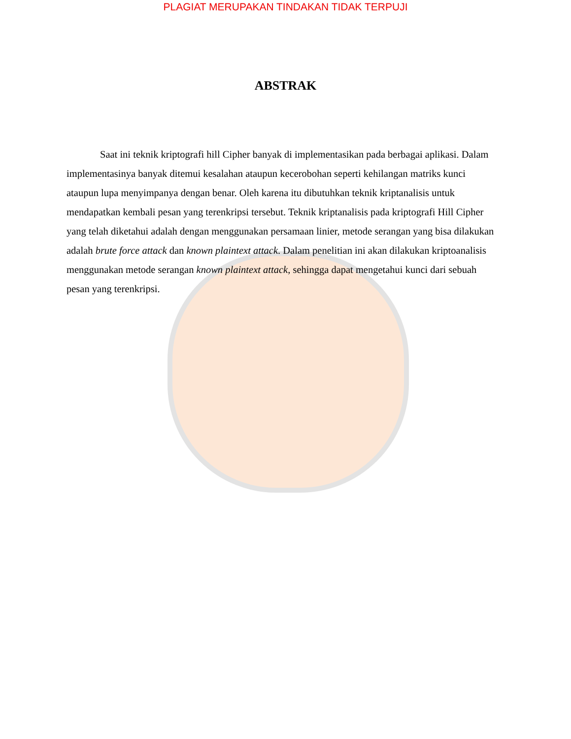PLAGIAT MERUPAKAN TINDAKAN TIDAK TERPUJI
ABSTRAK
Saat ini teknik kriptografi hill Cipher banyak di implementasikan pada berbagai aplikasi. Dalam implementasinya banyak ditemui kesalahan ataupun kecerobohan seperti kehilangan matriks kunci ataupun lupa menyimpanya dengan benar. Oleh karena itu dibutuhkan teknik kriptanalisis untuk mendapatkan kembali pesan yang terenkripsi tersebut. Teknik kriptanalisis pada kriptografi Hill Cipher yang telah diketahui adalah dengan menggunakan persamaan linier, metode serangan yang bisa dilakukan adalah brute force attack dan known plaintext attack. Dalam penelitian ini akan dilakukan kriptoanalisis menggunakan metode serangan known plaintext attack, sehingga dapat mengetahui kunci dari sebuah pesan yang terenkripsi.